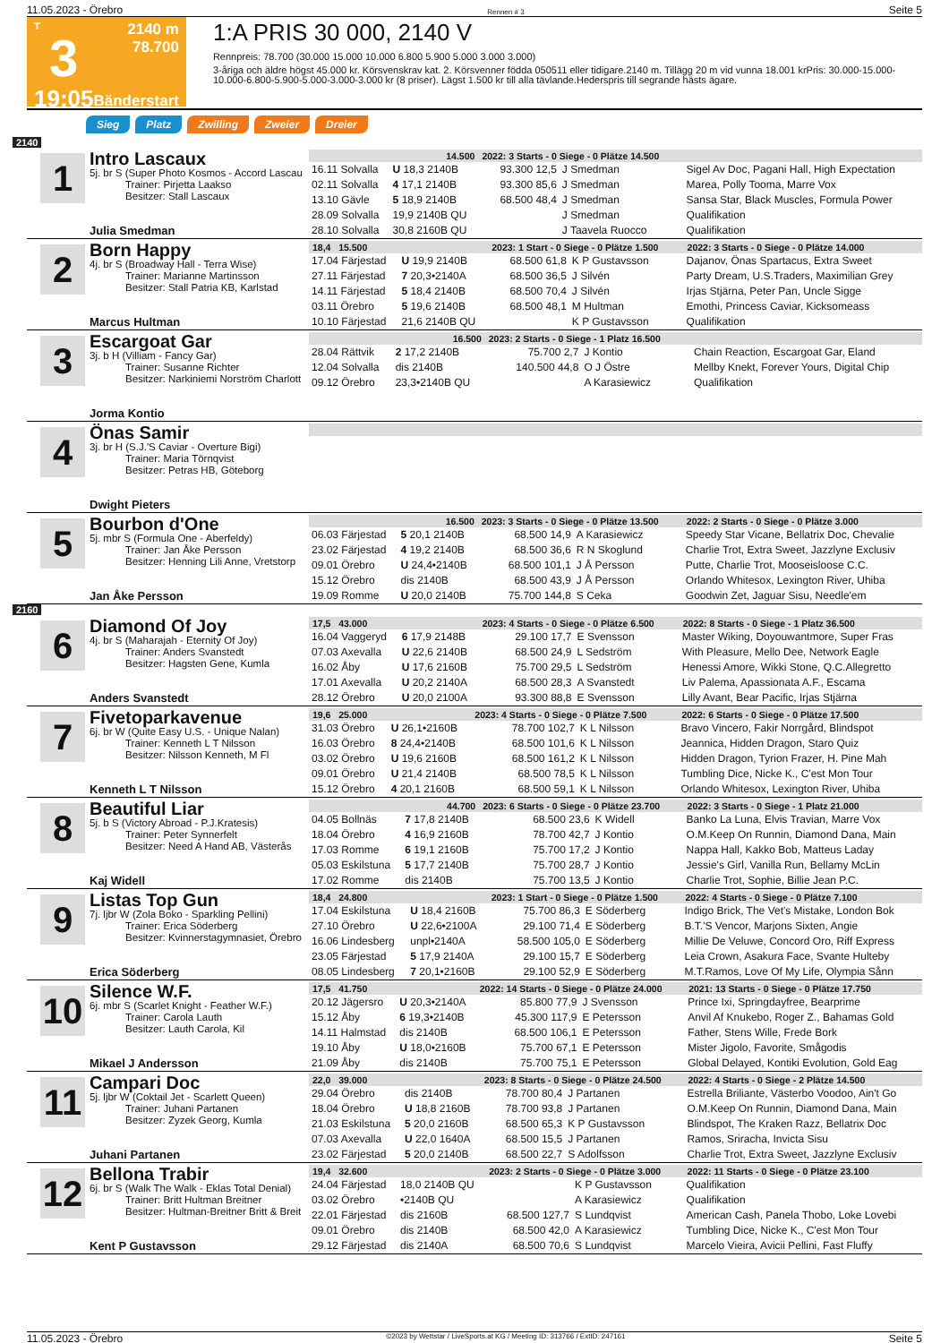11.05.2023 - Örebro Rennen # 3 Seite 5
T
3
19:05
2140 m
78.700
Bänderstart
1:A PRIS 30 000, 2140 V
Rennpreis: 78.700 (30.000 15.000 10.000 6.800 5.900 5.000 3.000 3.000)
3-åriga och äldre högst 45.000 kr. Körsvenskrav kat. 2. Körsvenner födda 050511 eller tidigare.2140 m. Tillägg 20 m vid vunna 18.001 krPris: 30.000-15.000-10.000-6.800-5.900-5.000-3.000-3.000 kr (8 priser). Lägst 1.500 kr till alla tävlande.Hederspris till segrande hästs ägare.
Sieg Platz Zwilling Zweier Dreier
2140
1
Intro Lascaux
5j. br S (Super Photo Kosmos - Accord Lascau
Trainer: Pirjetta Laakso
Besitzer: Stall Lascaux
Julia Smedman
| 14.500 | | 2022: 3 Starts - 0 Siege - 0 Plätze 14.500 | | | |
| --- | --- | --- | --- | --- | --- |
| 16.11 Solvalla | U 18,3 2140B | 93.300 12,5 | J Smedman | | Sigel Av Doc, Pagani Hall, High Expectation |
| 02.11 Solvalla | 4 17,1 2140B | 93.300 85,6 | J Smedman | | Marea, Polly Tooma, Marre Vox |
| 13.10 Gävle | 5 18,9 2140B | 68.500 48,4 | J Smedman | | Sansa Star, Black Muscles, Formula Power |
| 28.09 Solvalla | 19,9 2140B QU | | J Smedman | | Qualifikation |
| 28.10 Solvalla | 30,8 2160B QU | | J Taavela Ruocco | | Qualifikation |
2
Born Happy
4j. br S (Broadway Hall - Terra Wise)
Trainer: Marianne Martinsson
Besitzer: Stall Patria KB, Karlstad
Marcus Hultman
| 18,4 15.500 | | 2023: 1 Start - 0 Siege - 0 Plätze 1.500 | | | 2022: 3 Starts - 0 Siege - 0 Plätze 14.000 |
| --- | --- | --- | --- | --- | --- |
| 17.04 Färjestad | U 19,9 2140B | 68.500 61,8 | K P Gustavsson | | Dajanov, Önas Spartacus, Extra Sweet |
| 27.11 Färjestad | 7 20,3•2140A | 68.500 36,5 | J Silvén | | Party Dream, U.S.Traders, Maximilian Grey |
| 14.11 Färjestad | 5 18,4 2140B | 68.500 70,4 | J Silvén | | Irjas Stjärna, Peter Pan, Uncle Sigge |
| 03.11 Örebro | 5 19,6 2140B | 68.500 48,1 | M Hultman | | Emothi, Princess Caviar, Kicksomeass |
| 10.10 Färjestad | 21,6 2140B QU | | K P Gustavsson | | Qualifikation |
3
Escargoat Gar
3j. b H (Villiam - Fancy Gar)
Trainer: Susanne Richter
Besitzer: Narkiniemi Norström Charlott
Jorma Kontio
| 16.500 | | 2023: 2 Starts - 0 Siege - 1 Platz 16.500 | | | |
| --- | --- | --- | --- | --- | --- |
| 28.04 Rättvik | 2 17,2 2140B | 75.700 2,7 | J Kontio | | Chain Reaction, Escargoat Gar, Eland |
| 12.04 Solvalla | dis 2140B | 140.500 44,8 | O J Östre | | Mellby Knekt, Forever Yours, Digital Chip |
| 09.12 Örebro | 23,3•2140B QU | | A Karasiewicz | | Qualifikation |
4
Önas Samir
3j. br H (S.J.'S Caviar - Overture Bigi)
Trainer: Maria Törnqvist
Besitzer: Petras HB, Göteborg
Dwight Pieters
5
Bourbon d'One
5j. mbr S (Formula One - Aberfeldy)
Trainer: Jan Åke Persson
Besitzer: Henning Lili Anne, Vretstorp
Jan Åke Persson
| 16.500 | | 2023: 3 Starts - 0 Siege - 0 Plätze 13.500 | | | 2022: 2 Starts - 0 Siege - 0 Plätze 3.000 |
| --- | --- | --- | --- | --- | --- |
| 06.03 Färjestad | 5 20,1 2140B | 68.500 14,9 | A Karasiewicz | | Speedy Star Vicane, Bellatrix Doc, Chevalie |
| 23.02 Färjestad | 4 19,2 2140B | 68.500 36,6 | R N Skoglund | | Charlie Trot, Extra Sweet, Jazzlyne Exclusiv |
| 09.01 Örebro | U 24,4•2140B | 68.500 101,1 | J Å Persson | | Putte, Charlie Trot, Mooseisloose C.C. |
| 15.12 Örebro | dis 2140B | 68.500 43,9 | J Å Persson | | Orlando Whitesox, Lexington River, Uhiba |
| 19.09 Romme | U 20,0 2140B | 75.700 144,8 | S Ceka | | Goodwin Zet, Jaguar Sisu, Needle'em |
2160
6
Diamond Of Joy
4j. br S (Maharajah - Eternity Of Joy)
Trainer: Anders Svanstedt
Besitzer: Hagsten Gene, Kumla
Anders Svanstedt
| 17,5 43.000 | | 2023: 4 Starts - 0 Siege - 0 Plätze 6.500 | | | 2022: 8 Starts - 0 Siege - 1 Platz 36.500 |
| --- | --- | --- | --- | --- | --- |
| 16.04 Vaggeryd | 6 17,9 2148B | 29.100 17,7 | E Svensson | | Master Wiking, Doyouwantmore, Super Fras |
| 07.03 Axevalla | U 22,6 2140B | 68.500 24,9 | L Sedström | | With Pleasure, Mello Dee, Network Eagle |
| 16.02 Åby | U 17,6 2160B | 75.700 29,5 | L Sedström | | Henessi Amore, Wikki Stone, Q.C.Allegretto |
| 17.01 Axevalla | U 20,2 2140A | 68.500 28,3 | A Svanstedt | | Liv Palema, Apassionata A.F., Escama |
| 28.12 Örebro | U 20,0 2100A | 93.300 88,8 | E Svensson | | Lilly Avant, Bear Pacific, Irjas Stjärna |
7
Fivetoparkavenue
6j. br W (Quite Easy U.S. - Unique Nalan)
Trainer: Kenneth L T Nilsson
Besitzer: Nilsson Kenneth, M Fl
Kenneth L T Nilsson
| 19,6 25.000 | | 2023: 4 Starts - 0 Siege - 0 Plätze 7.500 | | | 2022: 6 Starts - 0 Siege - 0 Plätze 17.500 |
| --- | --- | --- | --- | --- | --- |
| 31.03 Örebro | U 26,1•2160B | 78.700 102,7 | K L Nilsson | | Bravo Vincero, Fakir Norrgård, Blindspot |
| 16.03 Örebro | 8 24,4•2140B | 68.500 101,6 | K L Nilsson | | Jeannica, Hidden Dragon, Staro Quiz |
| 03.02 Örebro | U 19,6 2160B | 68.500 161,2 | K L Nilsson | | Hidden Dragon, Tyrion Frazer, H. Pine Mah |
| 09.01 Örebro | U 21,4 2140B | 68.500 78,5 | K L Nilsson | | Tumbling Dice, Nicke K., C'est Mon Tour |
| 15.12 Örebro | 4 20,1 2160B | 68.500 59,1 | K L Nilsson | | Orlando Whitesox, Lexington River, Uhiba |
8
Beautiful Liar
5j. b S (Victory Abroad - P.J.Kratesis)
Trainer: Peter Synnerfelt
Besitzer: Need A Hand AB, Västerås
Kaj Widell
| 44.700 | | 2023: 6 Starts - 0 Siege - 0 Plätze 23.700 | | | 2022: 3 Starts - 0 Siege - 1 Platz 21.000 |
| --- | --- | --- | --- | --- | --- |
| 04.05 Bollnäs | 7 17,8 2140B | 68.500 23,6 | K Widell | | Banko La Luna, Elvis Travian, Marre Vox |
| 18.04 Örebro | 4 16,9 2160B | 78.700 42,7 | J Kontio | | O.M.Keep On Runnin, Diamond Dana, Main |
| 17.03 Romme | 6 19,1 2160B | 75.700 17,2 | J Kontio | | Nappa Hall, Kakko Bob, Matteus Laday |
| 05.03 Eskilstuna | 5 17,7 2140B | 75.700 28,7 | J Kontio | | Jessie's Girl, Vanilla Run, Bellamy McLin |
| 17.02 Romme | dis 2140B | 75.700 13,5 | J Kontio | | Charlie Trot, Sophie, Billie Jean P.C. |
9
Listas Top Gun
7j. ljbr W (Zola Boko - Sparkling Pellini)
Trainer: Erica Söderberg
Besitzer: Kvinnerstagymnasiet, Örebro
Erica Söderberg
| 18,4 24.800 | | 2023: 1 Start - 0 Siege - 0 Plätze 1.500 | | | 2022: 4 Starts - 0 Siege - 0 Plätze 7.100 |
| --- | --- | --- | --- | --- | --- |
| 17.04 Eskilstuna | U 18,4 2160B | 75.700 86,3 | E Söderberg | | Indigo Brick, The Vet's Mistake, London Bok |
| 27.10 Örebro | U 22,6•2100A | 29.100 71,4 | E Söderberg | | B.T.'S Vencor, Marjons Sixten, Angie |
| 16.06 Lindesberg | unpl•2140A | 58.500 105,0 | E Söderberg | | Millie De Veluwe, Concord Oro, Riff Express |
| 23.05 Färjestad | 5 17,9 2140A | 29.100 15,7 | E Söderberg | | Leia Crown, Asakura Face, Svante Hulteby |
| 08.05 Lindesberg | 7 20,1•2160B | 29.100 52,9 | E Söderberg | | M.T.Ramos, Love Of My Life, Olympia Sånn |
10
Silence W.F.
6j. mbr S (Scarlet Knight - Feather W.F.)
Trainer: Carola Lauth
Besitzer: Lauth Carola, Kil
Mikael J Andersson
| 17,5 41.750 | | 2022: 14 Starts - 0 Siege - 0 Plätze 24.000 | | | 2021: 13 Starts - 0 Siege - 0 Plätze 17.750 |
| --- | --- | --- | --- | --- | --- |
| 20.12 Jägersro | U 20,3•2140A | 85.800 77,9 | J Svensson | | Prince Ixi, Springdayfree, Bearprime |
| 15.12 Åby | 6 19,3•2140B | 45.300 117,9 | E Petersson | | Anvil Af Knukebo, Roger Z., Bahamas Gold |
| 14.11 Halmstad | dis 2140B | 68.500 106,1 | E Petersson | | Father, Stens Wille, Frede Bork |
| 19.10 Åby | U 18,0•2160B | 75.700 67,1 | E Petersson | | Mister Jigolo, Favorite, Smågodis |
| 21.09 Åby | dis 2140B | 75.700 75,1 | E Petersson | | Global Delayed, Kontiki Evolution, Gold Eag |
11
Campari Doc
5j. ljbr W (Coktail Jet - Scarlett Queen)
Trainer: Juhani Partanen
Besitzer: Zyzek Georg, Kumla
Juhani Partanen
| 22,0 39.000 | | 2023: 8 Starts - 0 Siege - 0 Plätze 24.500 | | | 2022: 4 Starts - 0 Siege - 2 Plätze 14.500 |
| --- | --- | --- | --- | --- | --- |
| 29.04 Örebro | dis 2140B | 78.700 80,4 | J Partanen | | Estrella Briliante, Västerbo Voodoo, Ain't Go |
| 18.04 Örebro | U 18,8 2160B | 78.700 93,8 | J Partanen | | O.M.Keep On Runnin, Diamond Dana, Main |
| 21.03 Eskilstuna | 5 20,0 2160B | 68.500 65,3 | K P Gustavsson | | Blindspot, The Kraken Razz, Bellatrix Doc |
| 07.03 Axevalla | U 22,0 1640A | 68.500 15,5 | J Partanen | | Ramos, Sriracha, Invicta Sisu |
| 23.02 Färjestad | 5 20,0 2140B | 68.500 22,7 | S Adolfsson | | Charlie Trot, Extra Sweet, Jazzlyne Exclusiv |
12
Bellona Trabir
6j. br S (Walk The Walk - Eklas Total Denial)
Trainer: Britt Hultman Breitner
Besitzer: Hultman-Breitner Britt & Breit
Kent P Gustavsson
| 19,4 32.600 | | 2023: 2 Starts - 0 Siege - 0 Plätze 3.000 | | | 2022: 11 Starts - 0 Siege - 0 Plätze 23.100 |
| --- | --- | --- | --- | --- | --- |
| 24.04 Färjestad | 18,0 2140B QU | | K P Gustavsson | | Qualifikation |
| 03.02 Örebro | •2140B QU | | A Karasiewicz | | Qualifikation |
| 22.01 Färjestad | dis 2160B | 68.500 127,7 | S Lundqvist | | American Cash, Panela Thobo, Loke Lovebi |
| 09.01 Örebro | dis 2140B | 68.500 42,0 | A Karasiewicz | | Tumbling Dice, Nicke K., C'est Mon Tour |
| 29.12 Färjestad | dis 2140A | 68.500 70,6 | S Lundqvist | | Marcelo Vieira, Avicii Pellini, Fast Fluffy |
11.05.2023 - Örebro ©2023 by Wettstar / LiveSports.at KG / Meeting ID: 313766 / ExtID: 247161 Seite 5